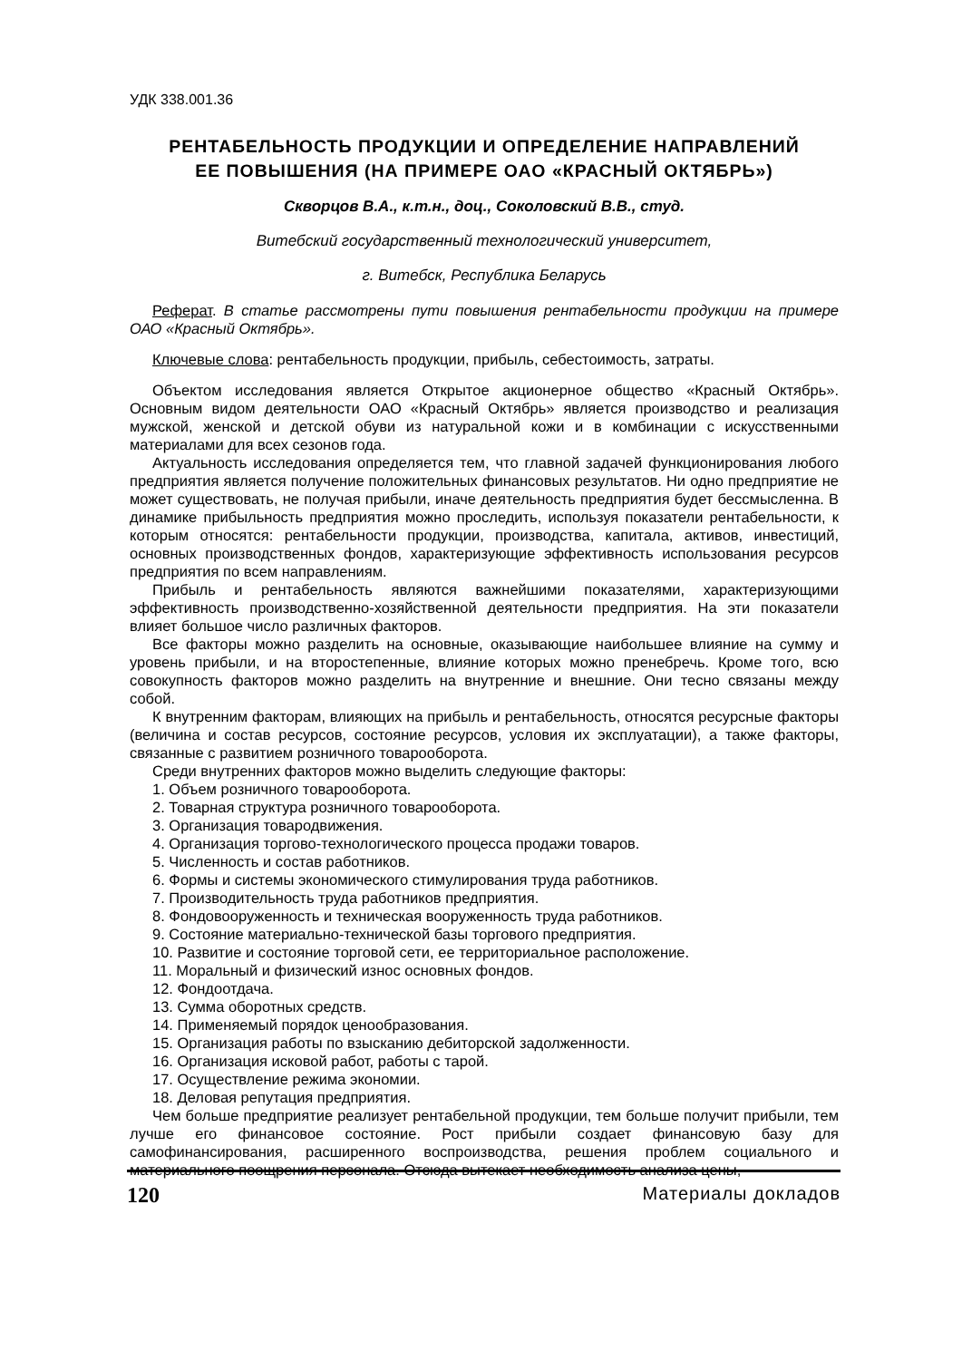УДК 338.001.36
РЕНТАБЕЛЬНОСТЬ ПРОДУКЦИИ И ОПРЕДЕЛЕНИЕ НАПРАВЛЕНИЙ
ЕЕ ПОВЫШЕНИЯ (НА ПРИМЕРЕ ОАО «КРАСНЫЙ ОКТЯБРЬ»)
Скворцов В.А., к.т.н., доц., Соколовский В.В., студ.
Витебский государственный технологический университет,
г. Витебск, Республика Беларусь
Реферат. В статье рассмотрены пути повышения рентабельности продукции на примере ОАО «Красный Октябрь».
Ключевые слова: рентабельность продукции, прибыль, себестоимость, затраты.
Объектом исследования является Открытое акционерное общество «Красный Октябрь». Основным видом деятельности ОАО «Красный Октябрь» является производство и реализация мужской, женской и детской обуви из натуральной кожи и в комбинации с искусственными материалами для всех сезонов года.
Актуальность исследования определяется тем, что главной задачей функционирования любого предприятия является получение положительных финансовых результатов. Ни одно предприятие не может существовать, не получая прибыли, иначе деятельность предприятия будет бессмысленна. В динамике прибыльность предприятия можно проследить, используя показатели рентабельности, к которым относятся: рентабельности продукции, производства, капитала, активов, инвестиций, основных производственных фондов, характеризующие эффективность использования ресурсов предприятия по всем направлениям.
Прибыль и рентабельность являются важнейшими показателями, характеризующими эффективность производственно-хозяйственной деятельности предприятия. На эти показатели влияет большое число различных факторов.
Все факторы можно разделить на основные, оказывающие наибольшее влияние на сумму и уровень прибыли, и на второстепенные, влияние которых можно пренебречь. Кроме того, всю совокупность факторов можно разделить на внутренние и внешние. Они тесно связаны между собой.
К внутренним факторам, влияющих на прибыль и рентабельность, относятся ресурсные факторы (величина и состав ресурсов, состояние ресурсов, условия их эксплуатации), а также факторы, связанные с развитием розничного товарооборота.
Среди внутренних факторов можно выделить следующие факторы:
1. Объем розничного товарооборота.
2. Товарная структура розничного товарооборота.
3. Организация товародвижения.
4. Организация торгово-технологического процесса продажи товаров.
5. Численность и состав работников.
6. Формы и системы экономического стимулирования труда работников.
7. Производительность труда работников предприятия.
8. Фондовооруженность и техническая вооруженность труда работников.
9. Состояние материально-технической базы торгового предприятия.
10. Развитие и состояние торговой сети, ее территориальное расположение.
11. Моральный и физический износ основных фондов.
12. Фондоотдача.
13. Сумма оборотных средств.
14. Применяемый порядок ценообразования.
15. Организация работы по взысканию дебиторской задолженности.
16. Организация исковой работ, работы с тарой.
17. Осуществление режима экономии.
18. Деловая репутация предприятия.
Чем больше предприятие реализует рентабельной продукции, тем больше получит прибыли, тем лучше его финансовое состояние. Рост прибыли создает финансовую базу для самофинансирования, расширенного воспроизводства, решения проблем социального и материального поощрения персонала. Отсюда вытекает необходимость анализа цены,
120 Материалы докладов